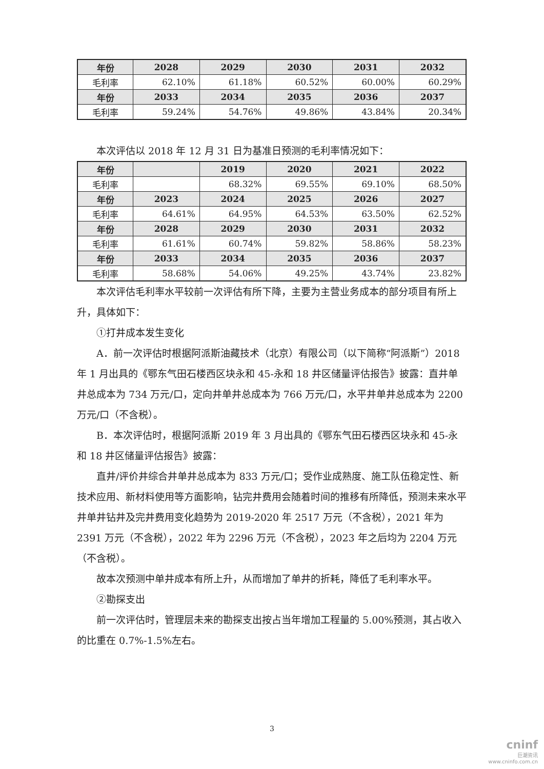| 年份 | 2028 | 2029 | 2030 | 2031 | 2032 |
| 毛利率 | 62.10% | 61.18% | 60.52% | 60.00% | 60.29% |
| 年份 | 2033 | 2034 | 2035 | 2036 | 2037 |
| 毛利率 | 59.24% | 54.76% | 49.86% | 43.84% | 20.34% |
本次评估以 2018 年 12 月 31 日为基准日预测的毛利率情况如下：
| 年份 | | 2019 | 2020 | 2021 | 2022 |
| 毛利率 | | 68.32% | 69.55% | 69.10% | 68.50% |
| 年份 | 2023 | 2024 | 2025 | 2026 | 2027 |
| 毛利率 | 64.61% | 64.95% | 64.53% | 63.50% | 62.52% |
| 年份 | 2028 | 2029 | 2030 | 2031 | 2032 |
| 毛利率 | 61.61% | 60.74% | 59.82% | 58.86% | 58.23% |
| 年份 | 2033 | 2034 | 2035 | 2036 | 2037 |
| 毛利率 | 58.68% | 54.06% | 49.25% | 43.74% | 23.82% |
本次评估毛利率水平较前一次评估有所下降，主要为主营业务成本的部分项目有所上升，具体如下：
①打井成本发生变化
A．前一次评估时根据阿派斯油藏技术（北京）有限公司（以下简称“阿派斯”）2018 年 1 月出具的《鄂东气田石楼西区块永和 45-永和 18 井区储量评估报告》披露：直井单井总成本为 734 万元/口，定向井单井总成本为 766 万元/口，水平井单井总成本为 2200 万元/口（不含税）。
B．本次评估时，根据阿派斯 2019 年 3 月出具的《鄂东气田石楼西区块永和 45-永和 18 井区储量评估报告》披露：
直井/评价井综合井单井总成本为 833 万元/口；受作业成熟度、施工队伍稳定性、新技术应用、新材料使用等方面影响，钻完井费用会随着时间的推移有所降低，预测未来水平井单井钻井及完井费用变化趋势为 2019-2020 年 2517 万元（不含税），2021 年为 2391 万元（不含税），2022 年为 2296 万元（不含税），2023 年之后均为 2204 万元（不含税）。
故本次预测中单井成本有所上升，从而增加了单井的折耗，降低了毛利率水平。
②勘探支出
前一次评估时，管理层未来的勘探支出按占当年增加工程量的 5.00%预测，其占收入的比重在 0.7%-1.5%左右。
3
cninf
巨潮资讯
www.cninfo.com.cn